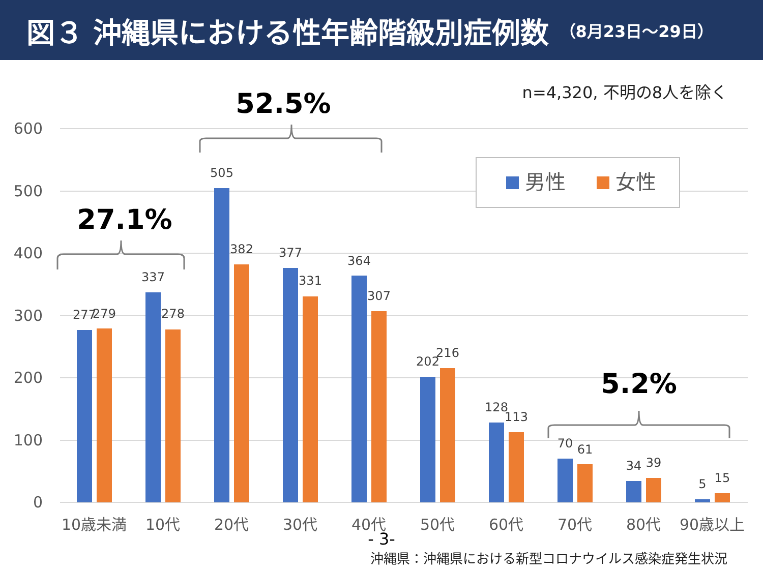図３ 沖縄県における性年齢階級別症例数 （8月23日～29日）
n=4,320, 不明の8人を除く
600
500
400
300
200
100
0
277
279
337
278
505
382
377
331
364
307
202
216
128
113
70
61
34
39
5
15
10歳未満
10代
20代
30代
40代
50代
60代
70代
80代
90歳以上
男性
女性
27.1%
52.5%
5.2%
- 3-
沖縄県：沖縄県における新型コロナウイルス感染症発生状況